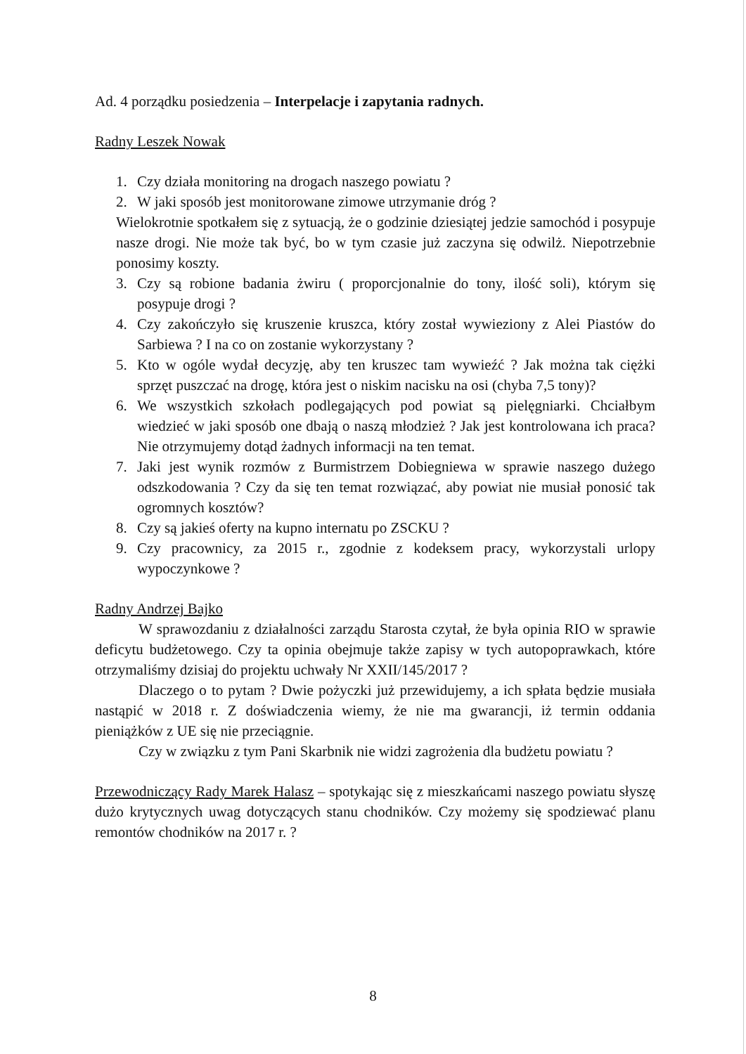Ad. 4 porządku posiedzenia – Interpelacje i zapytania radnych.
Radny Leszek Nowak
1. Czy działa monitoring na drogach naszego powiatu ?
2. W jaki sposób jest monitorowane zimowe utrzymanie dróg ?
Wielokrotnie spotkałem się z sytuacją, że o godzinie dziesiątej jedzie samochód i posypuje nasze drogi. Nie może tak być, bo w tym czasie już zaczyna się odwilż. Niepotrzebnie ponosimy koszty.
3. Czy są robione badania żwiru ( proporcjonalnie do tony, ilość soli), którym się posypuje drogi ?
4. Czy zakończyło się kruszenie kruszca, który został wywieziony z Alei Piastów do Sarbiewa ? I na co on zostanie wykorzystany ?
5. Kto w ogóle wydał decyzję, aby ten kruszec tam wywieźć ? Jak można tak ciężki sprzęt puszczać na drogę, która jest o niskim nacisku na osi (chyba 7,5 tony)?
6. We wszystkich szkołach podlegających pod powiat są pielęgniarki. Chciałbym wiedzieć w jaki sposób one dbają o naszą młodzież ? Jak jest kontrolowana ich praca? Nie otrzymujemy dotąd żadnych informacji na ten temat.
7. Jaki jest wynik rozmów z Burmistrzem Dobiegniewa w sprawie naszego dużego odszkodowania ? Czy da się ten temat rozwiązać, aby powiat nie musiał ponosić tak ogromnych kosztów?
8. Czy są jakieś oferty na kupno internatu po ZSCKU ?
9. Czy pracownicy, za 2015 r., zgodnie z kodeksem pracy, wykorzystali urlopy wypoczynkowe ?
Radny Andrzej Bajko
W sprawozdaniu z działalności zarządu Starosta czytał, że była opinia RIO w sprawie deficytu budżetowego. Czy ta opinia obejmuje także zapisy w tych autopoprawkach, które otrzymaliśmy dzisiaj do projektu uchwały Nr XXII/145/2017 ?
Dlaczego o to pytam ? Dwie pożyczki już przewidujemy, a ich spłata będzie musiała nastąpić w 2018 r. Z doświadczenia wiemy, że nie ma gwarancji, iż termin oddania pieniążków z UE się nie przeciągnie.
Czy w związku z tym Pani Skarbnik nie widzi zagrożenia dla budżetu powiatu ?
Przewodniczący Rady Marek Halasz – spotykając się z mieszkańcami naszego powiatu słyszę dużo krytycznych uwag dotyczących stanu chodników. Czy możemy się spodziewać planu remontów chodników na 2017 r. ?
8